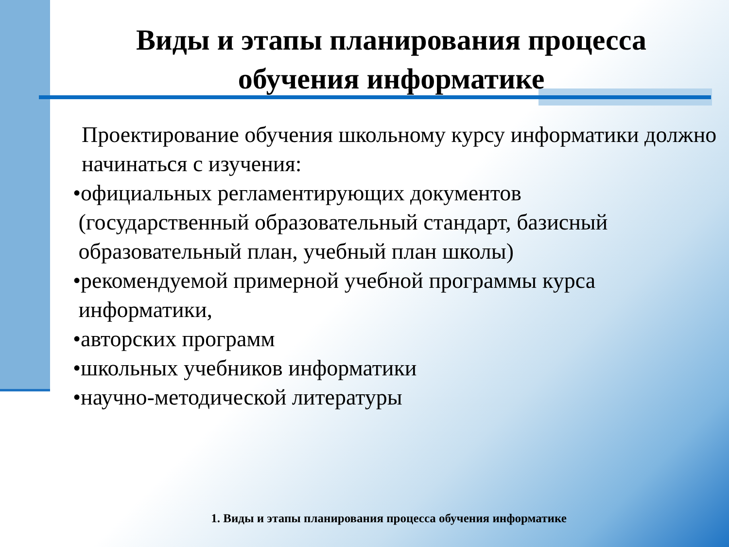Виды и этапы планирования процесса
обучения информатике
Проектирование обучения школьному курсу информатики должно начинаться с изучения:
•официальных регламентирующих документов
(государственный образовательный стандарт, базисный
образовательный план, учебный план школы)
•рекомендуемой примерной учебной программы курса
информатики,
•авторских программ
•школьных учебников информатики
•научно-методической литературы
1. Виды и этапы планирования процесса обучения информатике